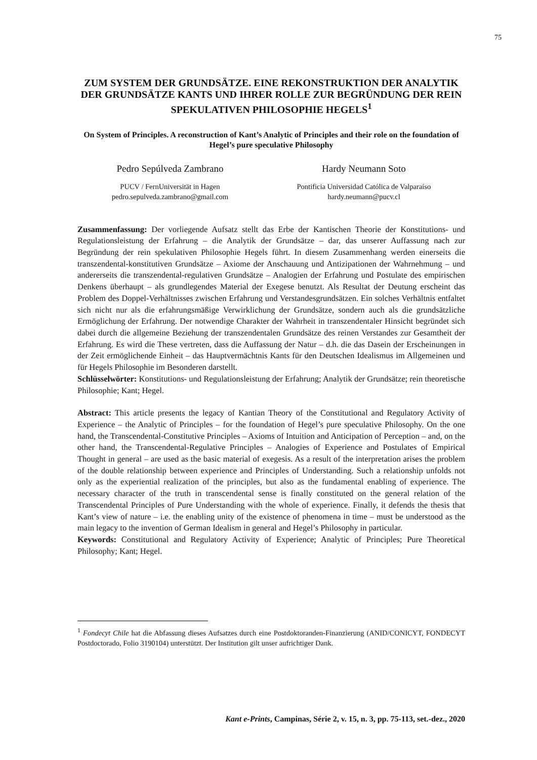75
ZUM SYSTEM DER GRUNDSÄTZE. EINE REKONSTRUKTION DER ANALYTIK DER GRUNDSÄTZE KANTS UND IHRER ROLLE ZUR BEGRÜNDUNG DER REIN SPEKULATIVEN PHILOSOPHIE HEGELS<sup>1</sup>
On System of Principles. A reconstruction of Kant’s Analytic of Principles and their role on the foundation of Hegel’s pure speculative Philosophy
Pedro Sepúlveda Zambrano
PUCV / FernUniversität in Hagen
pedro.sepulveda.zambrano@gmail.com
Hardy Neumann Soto
Pontificia Universidad Católica de Valparaíso
hardy.neumann@pucv.cl
Zusammenfassung: Der vorliegende Aufsatz stellt das Erbe der Kantischen Theorie der Konstitutions- und Regulationsleistung der Erfahrung – die Analytik der Grundsätze – dar, das unserer Auffassung nach zur Begründung der rein spekulativen Philosophie Hegels führt. In diesem Zusammenhang werden einerseits die transzendental-konstitutiven Grundsätze – Axiome der Anschauung und Antizipationen der Wahrnehmung – und andererseits die transzendental-regulativen Grundsätze – Analogien der Erfahrung und Postulate des empirischen Denkens überhaupt – als grundlegendes Material der Exegese benutzt. Als Resultat der Deutung erscheint das Problem des Doppel-Verhältnisses zwischen Erfahrung und Verstandesgrundsätzen. Ein solches Verhältnis entfaltet sich nicht nur als die erfahrungsmäßige Verwirklichung der Grundsätze, sondern auch als die grundsätzliche Ermöglichung der Erfahrung. Der notwendige Charakter der Wahrheit in transzendentaler Hinsicht begründet sich dabei durch die allgemeine Beziehung der transzendentalen Grundsätze des reinen Verstandes zur Gesamtheit der Erfahrung. Es wird die These vertreten, dass die Auffassung der Natur – d.h. die das Dasein der Erscheinungen in der Zeit ermöglichende Einheit – das Hauptvermächtnis Kants für den Deutschen Idealismus im Allgemeinen und für Hegels Philosophie im Besonderen darstellt.
Schlüsselwörter: Konstitutions- und Regulationsleistung der Erfahrung; Analytik der Grundsätze; rein theoretische Philosophie; Kant; Hegel.
Abstract: This article presents the legacy of Kantian Theory of the Constitutional and Regulatory Activity of Experience – the Analytic of Principles – for the foundation of Hegel’s pure speculative Philosophy. On the one hand, the Transcendental-Constitutive Principles – Axioms of Intuition and Anticipation of Perception – and, on the other hand, the Transcendental-Regulative Principles – Analogies of Experience and Postulates of Empirical Thought in general – are used as the basic material of exegesis. As a result of the interpretation arises the problem of the double relationship between experience and Principles of Understanding. Such a relationship unfolds not only as the experiential realization of the principles, but also as the fundamental enabling of experience. The necessary character of the truth in transcendental sense is finally constituted on the general relation of the Transcendental Principles of Pure Understanding with the whole of experience. Finally, it defends the thesis that Kant’s view of nature – i.e. the enabling unity of the existence of phenomena in time – must be understood as the main legacy to the invention of German Idealism in general and Hegel’s Philosophy in particular.
Keywords: Constitutional and Regulatory Activity of Experience; Analytic of Principles; Pure Theoretical Philosophy; Kant; Hegel.
<sup>1</sup> Fondecyt Chile hat die Abfassung dieses Aufsatzes durch eine Postdoktoranden-Finanzierung (ANID/CONICYT, FONDECYT Postdoctorado, Folio 3190104) unterstützt. Der Institution gilt unser aufrichtiger Dank.
Kant e-Prints, Campinas, Série 2, v. 15, n. 3, pp. 75-113, set.-dez., 2020